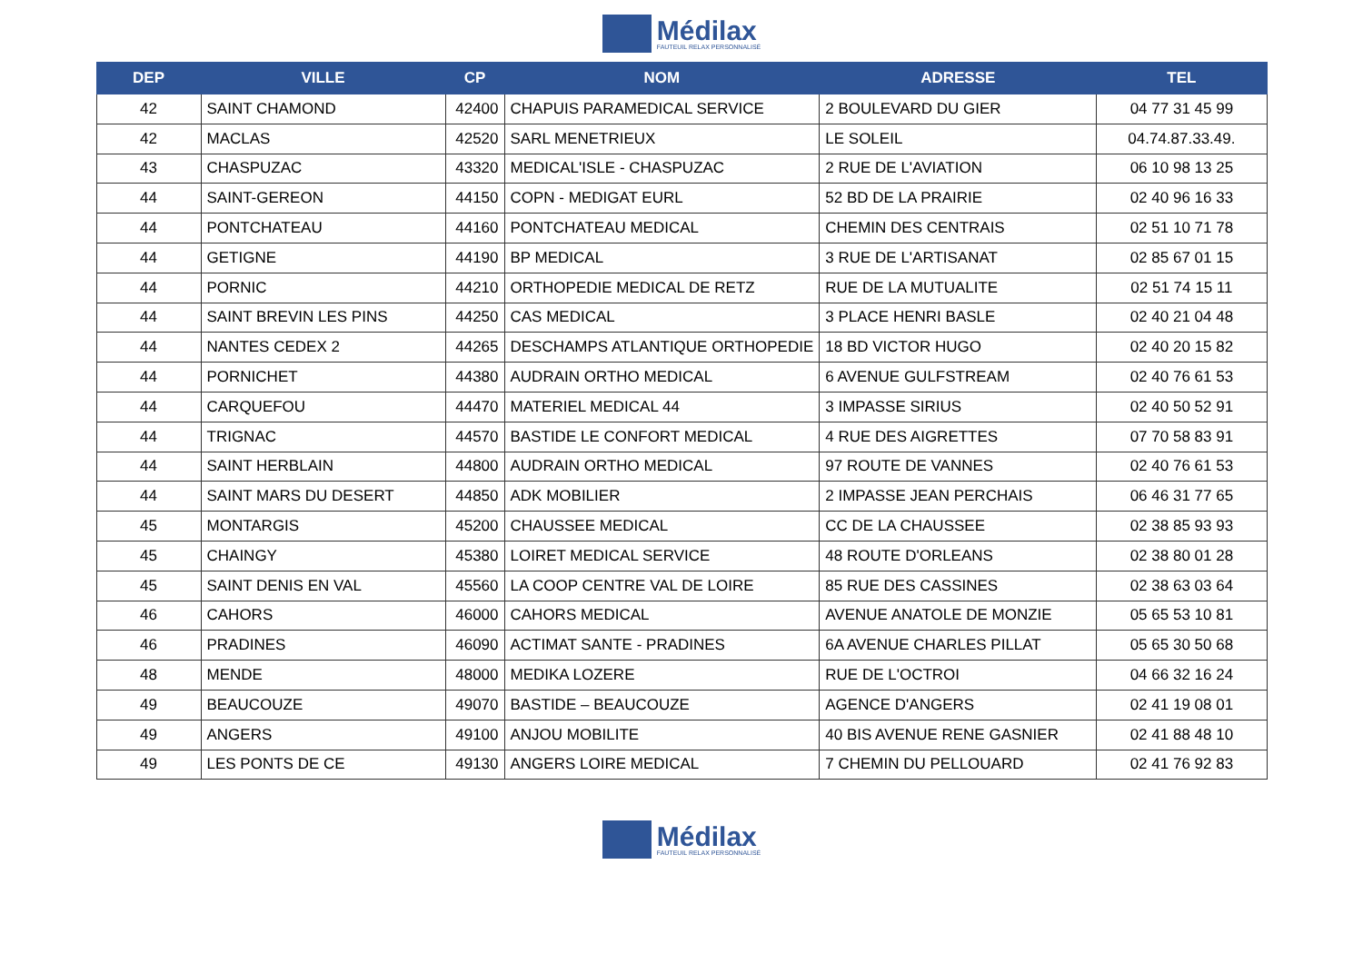Médilax
FAUTEUIL RELAX PERSONNALISÉ
| DEP | VILLE | CP | NOM | ADRESSE | TEL |
| --- | --- | --- | --- | --- | --- |
| 42 | SAINT CHAMOND | 42400 | CHAPUIS PARAMEDICAL SERVICE | 2 BOULEVARD DU GIER | 04 77 31 45 99 |
| 42 | MACLAS | 42520 | SARL MENETRIEUX | LE SOLEIL | 04.74.87.33.49. |
| 43 | CHASPUZAC | 43320 | MEDICAL'ISLE - CHASPUZAC | 2 RUE DE L'AVIATION | 06 10 98 13 25 |
| 44 | SAINT-GEREON | 44150 | COPN - MEDIGAT EURL | 52 BD DE LA PRAIRIE | 02 40 96 16 33 |
| 44 | PONTCHATEAU | 44160 | PONTCHATEAU MEDICAL | CHEMIN DES CENTRAIS | 02 51 10 71 78 |
| 44 | GETIGNE | 44190 | BP MEDICAL | 3 RUE DE L'ARTISANAT | 02 85 67 01 15 |
| 44 | PORNIC | 44210 | ORTHOPEDIE MEDICAL DE RETZ | RUE DE LA MUTUALITE | 02 51 74 15 11 |
| 44 | SAINT BREVIN LES PINS | 44250 | CAS MEDICAL | 3 PLACE HENRI BASLE | 02 40 21 04 48 |
| 44 | NANTES CEDEX 2 | 44265 | DESCHAMPS ATLANTIQUE ORTHOPEDIE | 18 BD VICTOR HUGO | 02 40 20 15 82 |
| 44 | PORNICHET | 44380 | AUDRAIN ORTHO MEDICAL | 6 AVENUE GULFSTREAM | 02 40 76 61 53 |
| 44 | CARQUEFOU | 44470 | MATERIEL MEDICAL 44 | 3 IMPASSE SIRIUS | 02 40 50 52 91 |
| 44 | TRIGNAC | 44570 | BASTIDE LE CONFORT MEDICAL | 4 RUE DES AIGRETTES | 07 70 58 83 91 |
| 44 | SAINT HERBLAIN | 44800 | AUDRAIN ORTHO MEDICAL | 97 ROUTE DE VANNES | 02 40 76 61 53 |
| 44 | SAINT MARS DU DESERT | 44850 | ADK MOBILIER | 2 IMPASSE JEAN PERCHAIS | 06 46 31 77 65 |
| 45 | MONTARGIS | 45200 | CHAUSSEE MEDICAL | CC DE LA CHAUSSEE | 02 38 85 93 93 |
| 45 | CHAINGY | 45380 | LOIRET MEDICAL SERVICE | 48 ROUTE D'ORLEANS | 02 38 80 01 28 |
| 45 | SAINT DENIS EN VAL | 45560 | LA COOP CENTRE VAL DE LOIRE | 85 RUE DES CASSINES | 02 38 63 03 64 |
| 46 | CAHORS | 46000 | CAHORS MEDICAL | AVENUE ANATOLE DE MONZIE | 05 65 53 10 81 |
| 46 | PRADINES | 46090 | ACTIMAT SANTE - PRADINES | 6A AVENUE CHARLES PILLAT | 05 65 30 50 68 |
| 48 | MENDE | 48000 | MEDIKA LOZERE | RUE DE L'OCTROI | 04 66 32 16 24 |
| 49 | BEAUCOUZE | 49070 | BASTIDE – BEAUCOUZE | AGENCE D'ANGERS | 02 41 19 08 01 |
| 49 | ANGERS | 49100 | ANJOU MOBILITE | 40 BIS AVENUE RENE GASNIER | 02 41 88 48 10 |
| 49 | LES PONTS DE CE | 49130 | ANGERS LOIRE MEDICAL | 7 CHEMIN DU PELLOUARD | 02 41 76 92 83 |
Médilax
FAUTEUIL RELAX PERSONNALISÉ